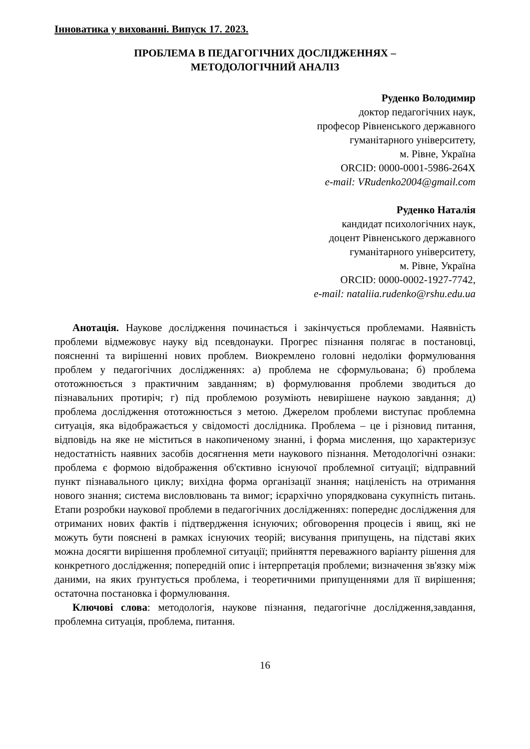Інноватика у вихованні. Випуск 17. 2023.
ПРОБЛЕМА В ПЕДАГОГІЧНИХ ДОСЛІДЖЕННЯХ –
МЕТОДОЛОГІЧНИЙ АНАЛІЗ
Руденко Володимир
доктор педагогічних наук,
професор Рівненського державного
гуманітарного університету,
м. Рівне, Україна
ORCID: 0000-0001-5986-264X
e-mail: VRudenko2004@gmail.com
Руденко Наталія
кандидат психологічних наук,
доцент Рівненського державного
гуманітарного університету,
м. Рівне, Україна
ORCID: 0000-0002-1927-7742,
e-mail: nataliia.rudenko@rshu.edu.ua
Анотація. Наукове дослідження починається і закінчується проблемами. Наявність проблеми відмежовує науку від псевдонауки. Прогрес пізнання полягає в постановці, поясненні та вирішенні нових проблем. Виокремлено головні недоліки формулювання проблем у педагогічних дослідженнях: а) проблема не сформульована; б) проблема ототожнюється з практичним завданням; в) формулювання проблеми зводиться до пізнавальних протиріч; г) під проблемою розуміють невирішене наукою завдання; д) проблема дослідження ототожнюється з метою. Джерелом проблеми виступає проблемна ситуація, яка відображається у свідомості дослідника. Проблема – це і різновид питання, відповідь на яке не міститься в накопиченому знанні, і форма мислення, що характеризує недостатність наявних засобів досягнення мети наукового пізнання. Методологічні ознаки: проблема є формою відображення об'єктивно існуючої проблемної ситуації; відправний пункт пізнавального циклу; вихідна форма організації знання; націленість на отримання нового знання; система висловлювань та вимог; ієрархічно упорядкована сукупність питань. Етапи розробки наукової проблеми в педагогічних дослідженнях: попереднє дослідження для отриманих нових фактів і підтвердження існуючих; обговорення процесів і явищ, які не можуть бути пояснені в рамках існуючих теорій; висування припущень, на підставі яких можна досягти вирішення проблемної ситуації; прийняття переважного варіанту рішення для конкретного дослідження; попередній опис і інтерпретація проблеми; визначення зв'язку між даними, на яких ґрунтується проблема, і теоретичними припущеннями для її вирішення; остаточна постановка і формулювання.
Ключові слова: методологія, наукове пізнання, педагогічне дослідження,завдання, проблемна ситуація, проблема, питання.
16